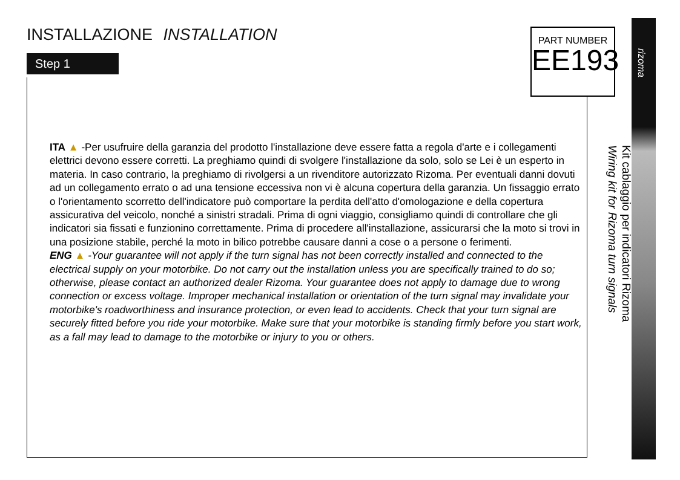INSTALLAZIONE INSTALLATION
Step 1
PART NUMBER
EE193
rizoma
Kit cablaggio per indicatori Rizoma
Wiring kit for Rizoma turn signals
ITA ▲ -Per usufruire della garanzia del prodotto l'installazione deve essere fatta a regola d'arte e i collegamenti elettrici devono essere corretti. La preghiamo quindi di svolgere l'installazione da solo, solo se Lei è un esperto in materia. In caso contrario, la preghiamo di rivolgersi a un rivenditore autorizzato Rizoma. Per eventuali danni dovuti ad un collegamento errato o ad una tensione eccessiva non vi è alcuna copertura della garanzia. Un fissaggio errato o l'orientamento scorretto dell'indicatore può comportare la perdita dell'atto d'omologazione e della copertura assicurativa del veicolo, nonché a sinistri stradali. Prima di ogni viaggio, consigliamo quindi di controllare che gli indicatori sia fissati e funzionino correttamente. Prima di procedere all'installazione, assicurarsi che la moto si trovi in una posizione stabile, perché la moto in bilico potrebbe causare danni a cose o a persone o ferimenti.
ENG ▲ -Your guarantee will not apply if the turn signal has not been correctly installed and connected to the electrical supply on your motorbike. Do not carry out the installation unless you are specifically trained to do so; otherwise, please contact an authorized dealer Rizoma. Your guarantee does not apply to damage due to wrong connection or excess voltage. Improper mechanical installation or orientation of the turn signal may invalidate your motorbike's roadworthiness and insurance protection, or even lead to accidents. Check that your turn signal are securely fitted before you ride your motorbike. Make sure that your motorbike is standing firmly before you start work, as a fall may lead to damage to the motorbike or injury to you or others.